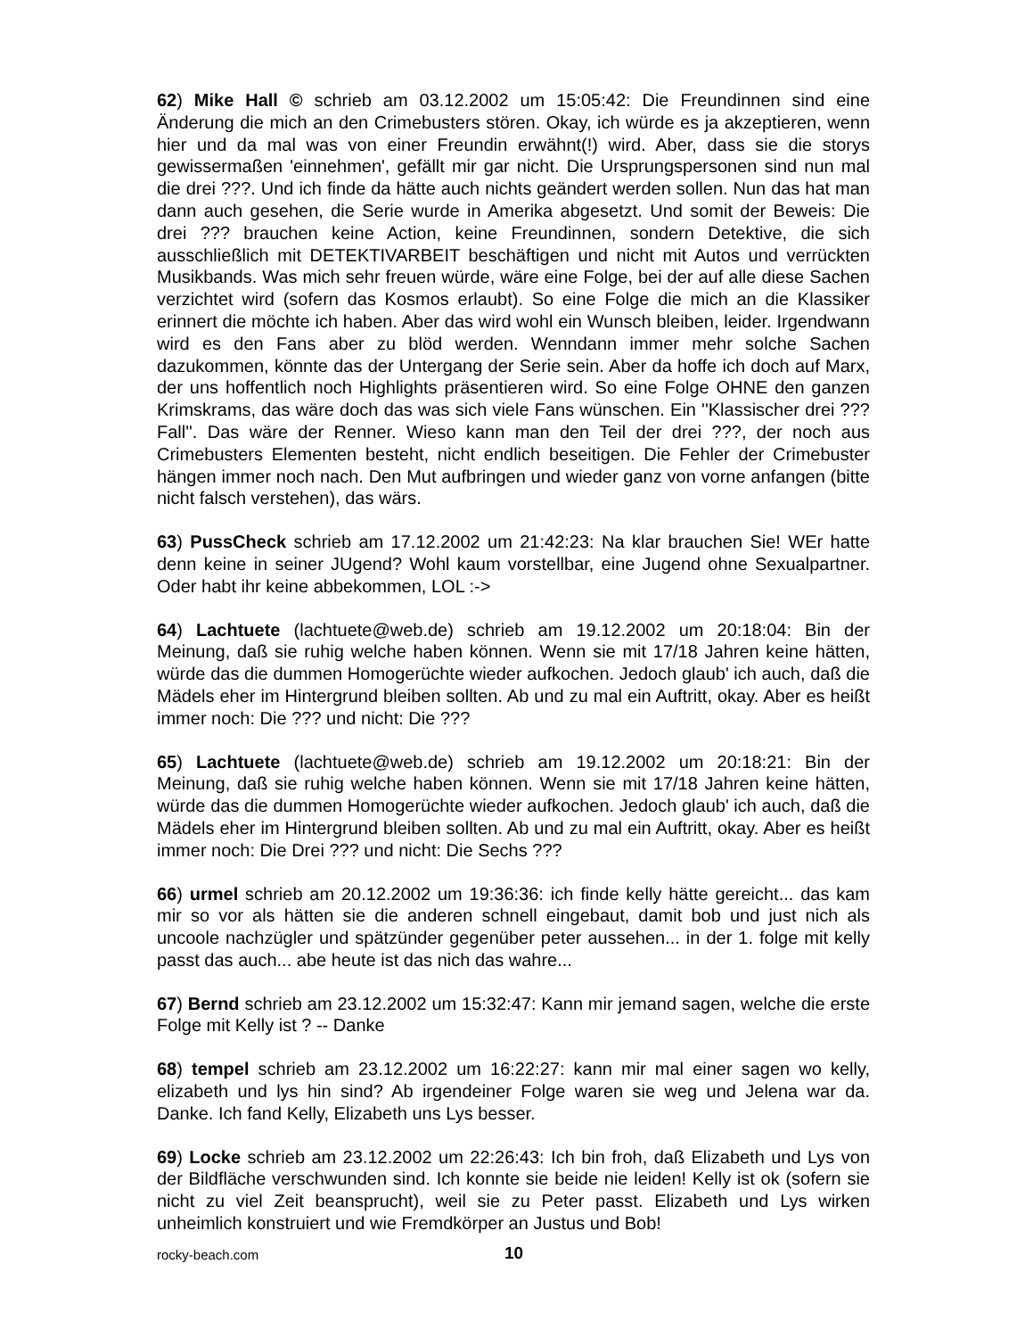62) Mike Hall © schrieb am 03.12.2002 um 15:05:42: Die Freundinnen sind eine Änderung die mich an den Crimebusters stören. Okay, ich würde es ja akzeptieren, wenn hier und da mal was von einer Freundin erwähnt(!) wird. Aber, dass sie die storys gewissermaßen 'einnehmen', gefällt mir gar nicht. Die Ursprungspersonen sind nun mal die drei ???. Und ich finde da hätte auch nichts geändert werden sollen. Nun das hat man dann auch gesehen, die Serie wurde in Amerika abgesetzt. Und somit der Beweis: Die drei ??? brauchen keine Action, keine Freundinnen, sondern Detektive, die sich ausschließlich mit DETEKTIVARBEIT beschäftigen und nicht mit Autos und verrückten Musikbands. Was mich sehr freuen würde, wäre eine Folge, bei der auf alle diese Sachen verzichtet wird (sofern das Kosmos erlaubt). So eine Folge die mich an die Klassiker erinnert die möchte ich haben. Aber das wird wohl ein Wunsch bleiben, leider. Irgendwann wird es den Fans aber zu blöd werden. Wenndann immer mehr solche Sachen dazukommen, könnte das der Untergang der Serie sein. Aber da hoffe ich doch auf Marx, der uns hoffentlich noch Highlights präsentieren wird. So eine Folge OHNE den ganzen Krimskrams, das wäre doch das was sich viele Fans wünschen. Ein ''Klassischer drei ??? Fall''. Das wäre der Renner. Wieso kann man den Teil der drei ???, der noch aus Crimebusters Elementen besteht, nicht endlich beseitigen. Die Fehler der Crimebuster hängen immer noch nach. Den Mut aufbringen und wieder ganz von vorne anfangen (bitte nicht falsch verstehen), das wärs.
63) PussCheck schrieb am 17.12.2002 um 21:42:23: Na klar brauchen Sie! WEr hatte denn keine in seiner JUgend? Wohl kaum vorstellbar, eine Jugend ohne Sexualpartner. Oder habt ihr keine abbekommen, LOL :->
64) Lachtuete (lachtuete@web.de) schrieb am 19.12.2002 um 20:18:04: Bin der Meinung, daß sie ruhig welche haben können. Wenn sie mit 17/18 Jahren keine hätten, würde das die dummen Homogerüchte wieder aufkochen. Jedoch glaub' ich auch, daß die Mädels eher im Hintergrund bleiben sollten. Ab und zu mal ein Auftritt, okay. Aber es heißt immer noch: Die ??? und nicht: Die ???
65) Lachtuete (lachtuete@web.de) schrieb am 19.12.2002 um 20:18:21: Bin der Meinung, daß sie ruhig welche haben können. Wenn sie mit 17/18 Jahren keine hätten, würde das die dummen Homogerüchte wieder aufkochen. Jedoch glaub' ich auch, daß die Mädels eher im Hintergrund bleiben sollten. Ab und zu mal ein Auftritt, okay. Aber es heißt immer noch: Die Drei ??? und nicht: Die Sechs ???
66) urmel schrieb am 20.12.2002 um 19:36:36: ich finde kelly hätte gereicht... das kam mir so vor als hätten sie die anderen schnell eingebaut, damit bob und just nich als uncoole nachzügler und spätzünder gegenüber peter aussehen... in der 1. folge mit kelly passt das auch... abe heute ist das nich das wahre...
67) Bernd schrieb am 23.12.2002 um 15:32:47: Kann mir jemand sagen, welche die erste Folge mit Kelly ist ? -- Danke
68) tempel schrieb am 23.12.2002 um 16:22:27: kann mir mal einer sagen wo kelly, elizabeth und lys hin sind? Ab irgendeiner Folge waren sie weg und Jelena war da. Danke. Ich fand Kelly, Elizabeth uns Lys besser.
69) Locke schrieb am 23.12.2002 um 22:26:43: Ich bin froh, daß Elizabeth und Lys von der Bildfläche verschwunden sind. Ich konnte sie beide nie leiden! Kelly ist ok (sofern sie nicht zu viel Zeit beansprucht), weil sie zu Peter passt. Elizabeth und Lys wirken unheimlich konstruiert und wie Fremdkörper an Justus und Bob!
rocky-beach.com 10